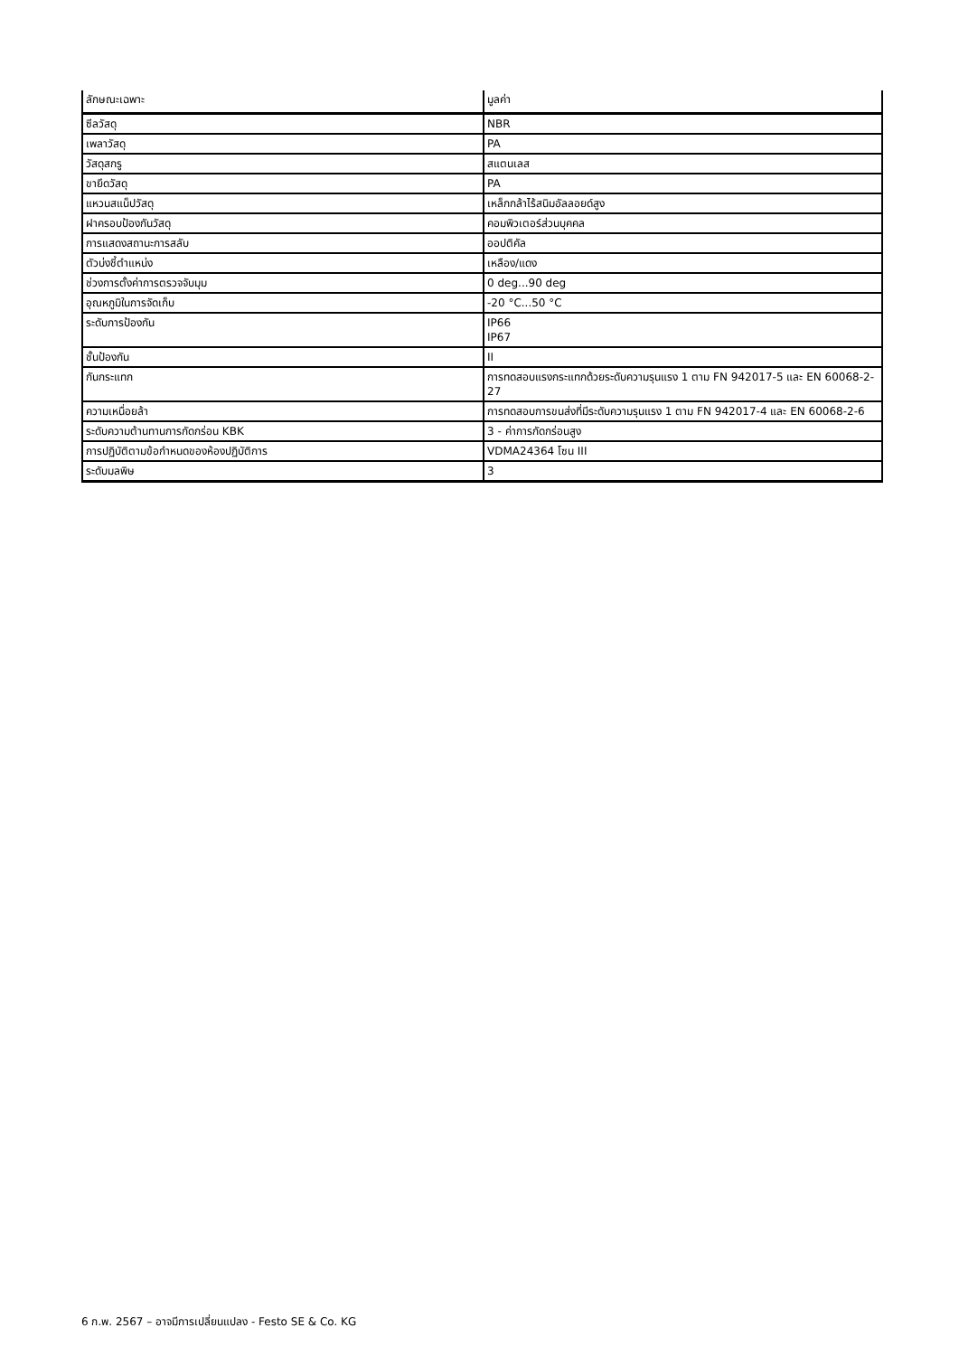| ลักษณะเฉพาะ | มูลค่า |
| --- | --- |
| ซีลวัสดุ | NBR |
| เพลาวัสดุ | PA |
| วัสดุสกรู | สแตนเลส |
| ขายึดวัสดุ | PA |
| แหวนสแน็ปวัสดุ | เหล็กกล้าไร้สนิมอัลลอยด์สูง |
| ฝาครอบป้องกันวัสดุ | คอมพิวเตอร์ส่วนบุคคล |
| การแสดงสถานะการสลับ | ออปติคัล |
| ตัวบ่งชี้ตำแหน่ง | เหลือง/แดง |
| ช่วงการตั้งค่าการตรวจจับมุม | 0 deg...90 deg |
| อุณหภูมิในการจัดเก็บ | -20 °C...50 °C |
| ระดับการป้องกัน | IP66 IP67 |
| ชั้นป้องกัน | II |
| กันกระแทก | การทดสอบแรงกระแทกด้วยระดับความรุนแรง 1 ตาม FN 942017-5 และ EN 60068-2-27 |
| ความเหนื่อยล้า | การทดสอบการขนส่งที่มีระดับความรุนแรง 1 ตาม FN 942017-4 และ EN 60068-2-6 |
| ระดับความต้านทานการกัดกร่อน KBK | 3 - ค่าการกัดกร่อนสูง |
| การปฏิบัติตามข้อกำหนดของห้องปฏิบัติการ | VDMA24364 โซน III |
| ระดับมลพิษ | 3 |
6 ก.พ. 2567 – อาจมีการเปลี่ยนแปลง - Festo SE & Co. KG